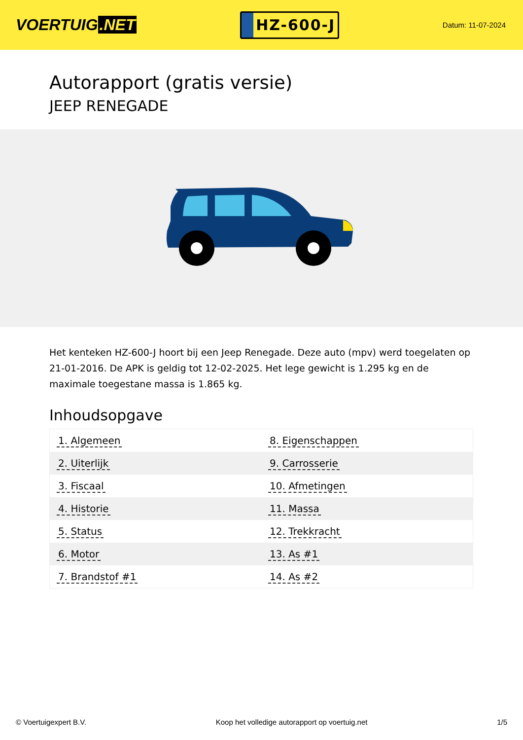VOERTUIG.NET
HZ-600-J
Datum: 11-07-2024
Autorapport (gratis versie)
JEEP RENEGADE
Het kenteken HZ-600-J hoort bij een Jeep Renegade. Deze auto (mpv) werd toegelaten op 21-01-2016. De APK is geldig tot 12-02-2025. Het lege gewicht is 1.295 kg en de maximale toegestane massa is 1.865 kg.
Inhoudsopgave
| 1. Algemeen | 8. Eigenschappen |
| 2. Uiterlijk | 9. Carrosserie |
| 3. Fiscaal | 10. Afmetingen |
| 4. Historie | 11. Massa |
| 5. Status | 12. Trekkracht |
| 6. Motor | 13. As #1 |
| 7. Brandstof #1 | 14. As #2 |
© Voertuigexpert B.V. Koop het volledige autorapport op voertuig.net 1/5